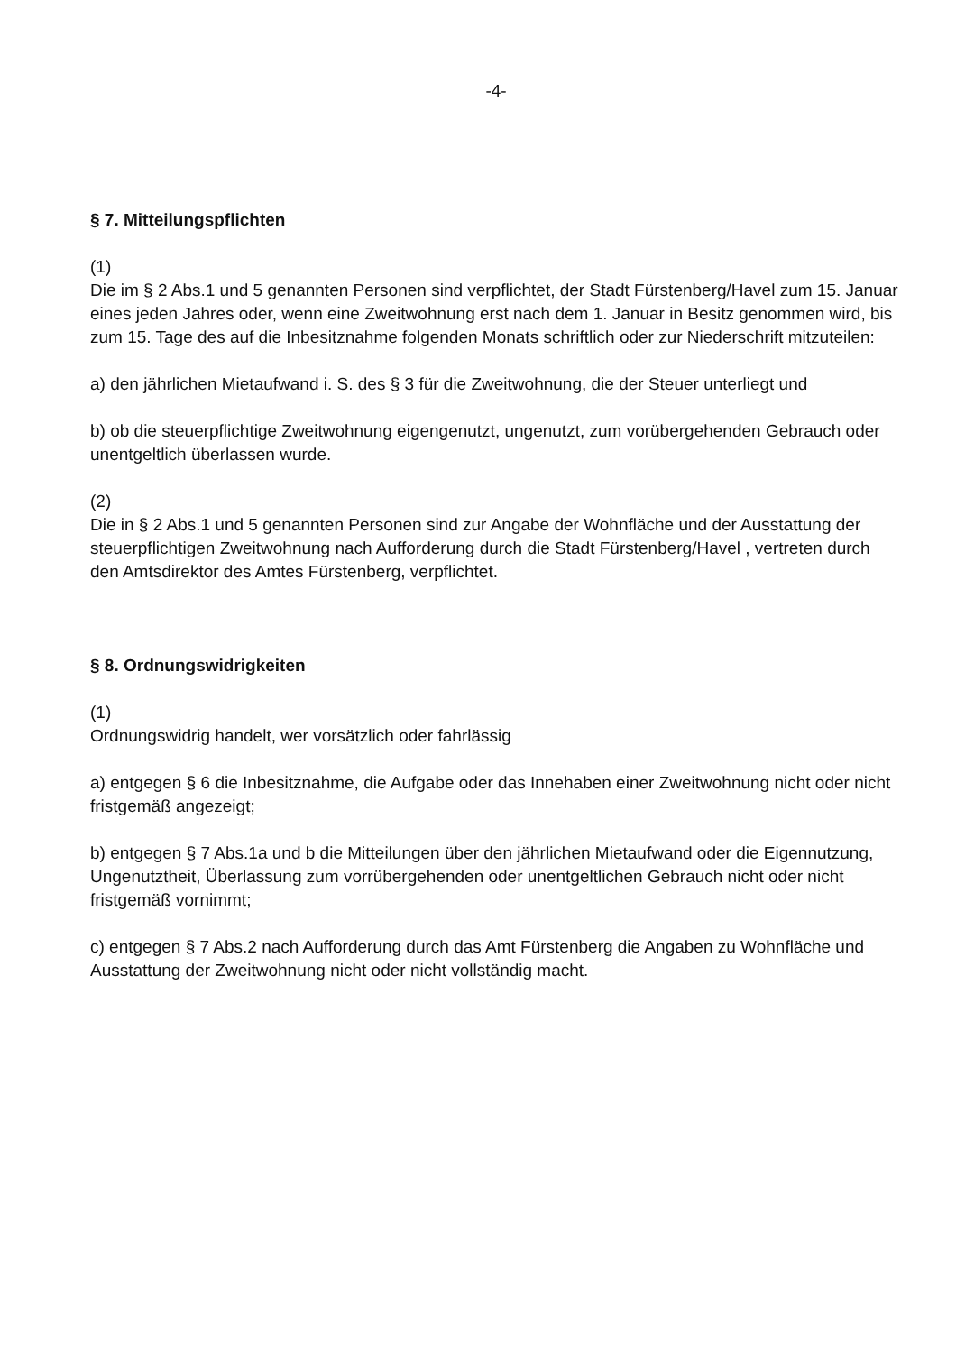-4-
§ 7. Mitteilungspflichten
(1)
Die im § 2 Abs.1 und 5 genannten Personen sind verpflichtet, der Stadt Fürstenberg/Havel zum 15. Januar eines jeden Jahres oder, wenn eine Zweitwohnung erst nach dem 1. Januar in Besitz genommen wird, bis zum 15. Tage des auf die Inbesitznahme folgenden Monats schriftlich oder zur Niederschrift mitzuteilen:
a) den jährlichen Mietaufwand i. S. des § 3 für die Zweitwohnung, die der Steuer unterliegt und
b) ob die steuerpflichtige Zweitwohnung eigengenutzt, ungenutzt, zum vorübergehenden Gebrauch oder unentgeltlich überlassen wurde.
(2)
Die in § 2 Abs.1 und 5 genannten Personen sind zur Angabe der Wohnfläche und der Ausstattung der steuerpflichtigen Zweitwohnung nach Aufforderung durch die Stadt Fürstenberg/Havel , vertreten durch den Amtsdirektor des Amtes Fürstenberg, verpflichtet.
§ 8. Ordnungswidrigkeiten
(1)
Ordnungswidrig handelt, wer vorsätzlich oder fahrlässig
a) entgegen § 6 die Inbesitznahme, die Aufgabe oder das Innehaben einer Zweitwohnung nicht oder nicht fristgemäß angezeigt;
b) entgegen § 7 Abs.1a und b die Mitteilungen über den jährlichen Mietaufwand oder die Eigennutzung, Ungenutztheit, Überlassung zum vorrübergehenden oder unentgeltlichen Gebrauch nicht oder nicht fristgemäß vornimmt;
c) entgegen § 7 Abs.2 nach Aufforderung durch das Amt Fürstenberg die Angaben zu Wohnfläche und Ausstattung der Zweitwohnung nicht oder nicht vollständig macht.